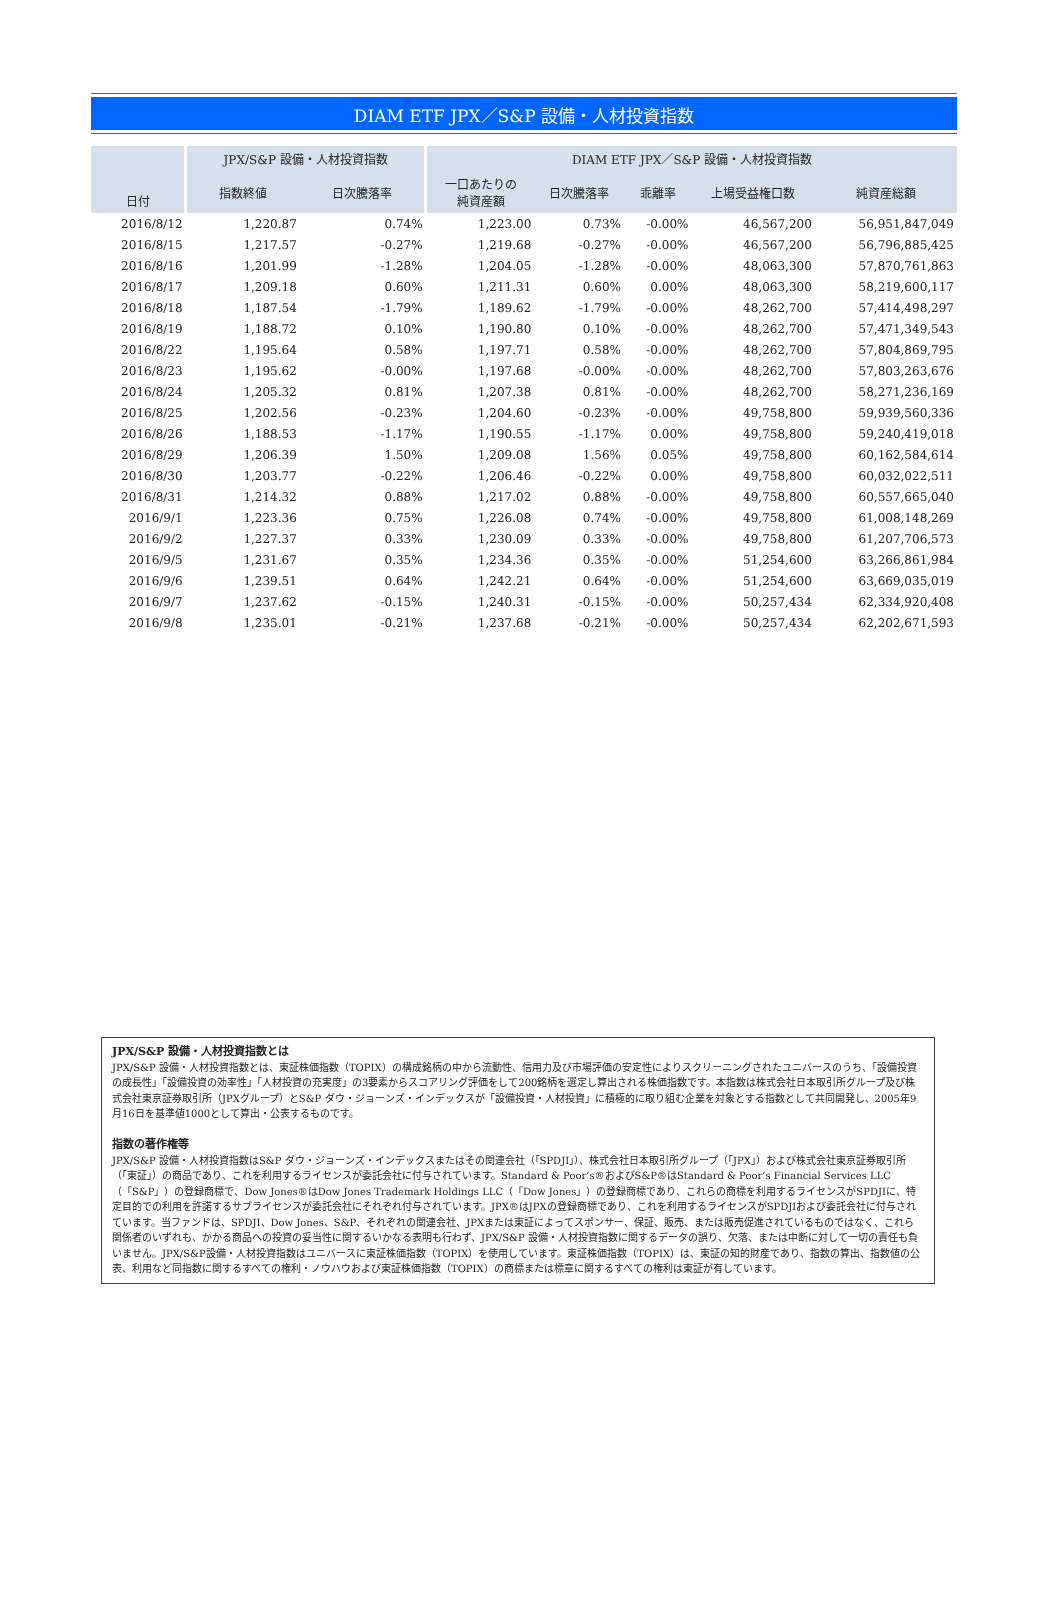DIAM ETF JPX／S&P 設備・人材投資指数
| 日付 | JPX/S&P 設備・人材投資指数 | | DIAM ETF JPX／S&P 設備・人材投資指数 | | | | |
| --- | --- | --- | --- | --- | --- | --- | --- |
| | 指数終値 | 日次騰落率 | 一口あたりの 純資産額 | 日次騰落率 | 乖離率 | 上場受益権口数 | 純資産総額 |
| 2016/8/12 | 1,220.87 | 0.74% | 1,223.00 | 0.73% | -0.00% | 46,567,200 | 56,951,847,049 |
| 2016/8/15 | 1,217.57 | -0.27% | 1,219.68 | -0.27% | -0.00% | 46,567,200 | 56,796,885,425 |
| 2016/8/16 | 1,201.99 | -1.28% | 1,204.05 | -1.28% | -0.00% | 48,063,300 | 57,870,761,863 |
| 2016/8/17 | 1,209.18 | 0.60% | 1,211.31 | 0.60% | 0.00% | 48,063,300 | 58,219,600,117 |
| 2016/8/18 | 1,187.54 | -1.79% | 1,189.62 | -1.79% | -0.00% | 48,262,700 | 57,414,498,297 |
| 2016/8/19 | 1,188.72 | 0.10% | 1,190.80 | 0.10% | -0.00% | 48,262,700 | 57,471,349,543 |
| 2016/8/22 | 1,195.64 | 0.58% | 1,197.71 | 0.58% | -0.00% | 48,262,700 | 57,804,869,795 |
| 2016/8/23 | 1,195.62 | -0.00% | 1,197.68 | -0.00% | -0.00% | 48,262,700 | 57,803,263,676 |
| 2016/8/24 | 1,205.32 | 0.81% | 1,207.38 | 0.81% | -0.00% | 48,262,700 | 58,271,236,169 |
| 2016/8/25 | 1,202.56 | -0.23% | 1,204.60 | -0.23% | -0.00% | 49,758,800 | 59,939,560,336 |
| 2016/8/26 | 1,188.53 | -1.17% | 1,190.55 | -1.17% | 0.00% | 49,758,800 | 59,240,419,018 |
| 2016/8/29 | 1,206.39 | 1.50% | 1,209.08 | 1.56% | 0.05% | 49,758,800 | 60,162,584,614 |
| 2016/8/30 | 1,203.77 | -0.22% | 1,206.46 | -0.22% | 0.00% | 49,758,800 | 60,032,022,511 |
| 2016/8/31 | 1,214.32 | 0.88% | 1,217.02 | 0.88% | -0.00% | 49,758,800 | 60,557,665,040 |
| 2016/9/1 | 1,223.36 | 0.75% | 1,226.08 | 0.74% | -0.00% | 49,758,800 | 61,008,148,269 |
| 2016/9/2 | 1,227.37 | 0.33% | 1,230.09 | 0.33% | -0.00% | 49,758,800 | 61,207,706,573 |
| 2016/9/5 | 1,231.67 | 0.35% | 1,234.36 | 0.35% | -0.00% | 51,254,600 | 63,266,861,984 |
| 2016/9/6 | 1,239.51 | 0.64% | 1,242.21 | 0.64% | -0.00% | 51,254,600 | 63,669,035,019 |
| 2016/9/7 | 1,237.62 | -0.15% | 1,240.31 | -0.15% | -0.00% | 50,257,434 | 62,334,920,408 |
| 2016/9/8 | 1,235.01 | -0.21% | 1,237.68 | -0.21% | -0.00% | 50,257,434 | 62,202,671,593 |
JPX/S&P 設備・人材投資指数とは
JPX/S&P 設備・人材投資指数とは、東証株価指数（TOPIX）の構成銘柄の中から流動性、信用力及び市場評価の安定性によりスクリーニングされたユニバースのうち、「設備投資の成長性」「設備投資の効率性」「人材投資の充実度」の3要素からスコアリング評価をして200銘柄を選定し算出される株価指数です。本指数は株式会社日本取引所グループ及び株式会社東京証券取引所（JPXグループ）とS&P ダウ・ジョーンズ・インデックスが「設備投資・人材投資」に積極的に取り組む企業を対象とする指数として共同開発し、2005年9月16日を基準値1000として算出・公表するものです。
指数の著作権等
JPX/S&P 設備・人材投資指数はS&P ダウ・ジョーンズ・インデックスまたはその関連会社（「SPDJI」）、株式会社日本取引所グループ（「JPX」）および株式会社東京証券取引所（「東証」）の商品であり、これを利用するライセンスが委託会社に付与されています。Standard & Poor’s®およびS&P®はStandard & Poor’s Financial Services LLC（「S&P」）の登録商標で、Dow Jones®はDow Jones Trademark Holdings LLC（「Dow Jones」）の登録商標であり、これらの商標を利用するライセンスがSPDJIに、特定目的での利用を許諾するサブライセンスが委託会社にそれぞれ付与されています。JPX®はJPXの登録商標であり、これを利用するライセンスがSPDJIおよび委託会社に付与されています。当ファンドは、SPDJI、Dow Jones、S&P、それぞれの関連会社、JPXまたは東証によってスポンサー、保証、販売、または販売促進されているものではなく、これら関係者のいずれも、かかる商品への投資の妥当性に関するいかなる表明も行わず、JPX/S&P 設備・人材投資指数に関するデータの誤り、欠落、または中断に対して一切の責任も負いません。JPX/S&P設備・人材投資指数はユニバースに東証株価指数（TOPIX）を使用しています。東証株価指数（TOPIX）は、東証の知的財産であり、指数の算出、指数値の公表、利用など同指数に関するすべての権利・ノウハウおよび東証株価指数（TOPIX）の商標または標章に関するすべての権利は東証が有しています。